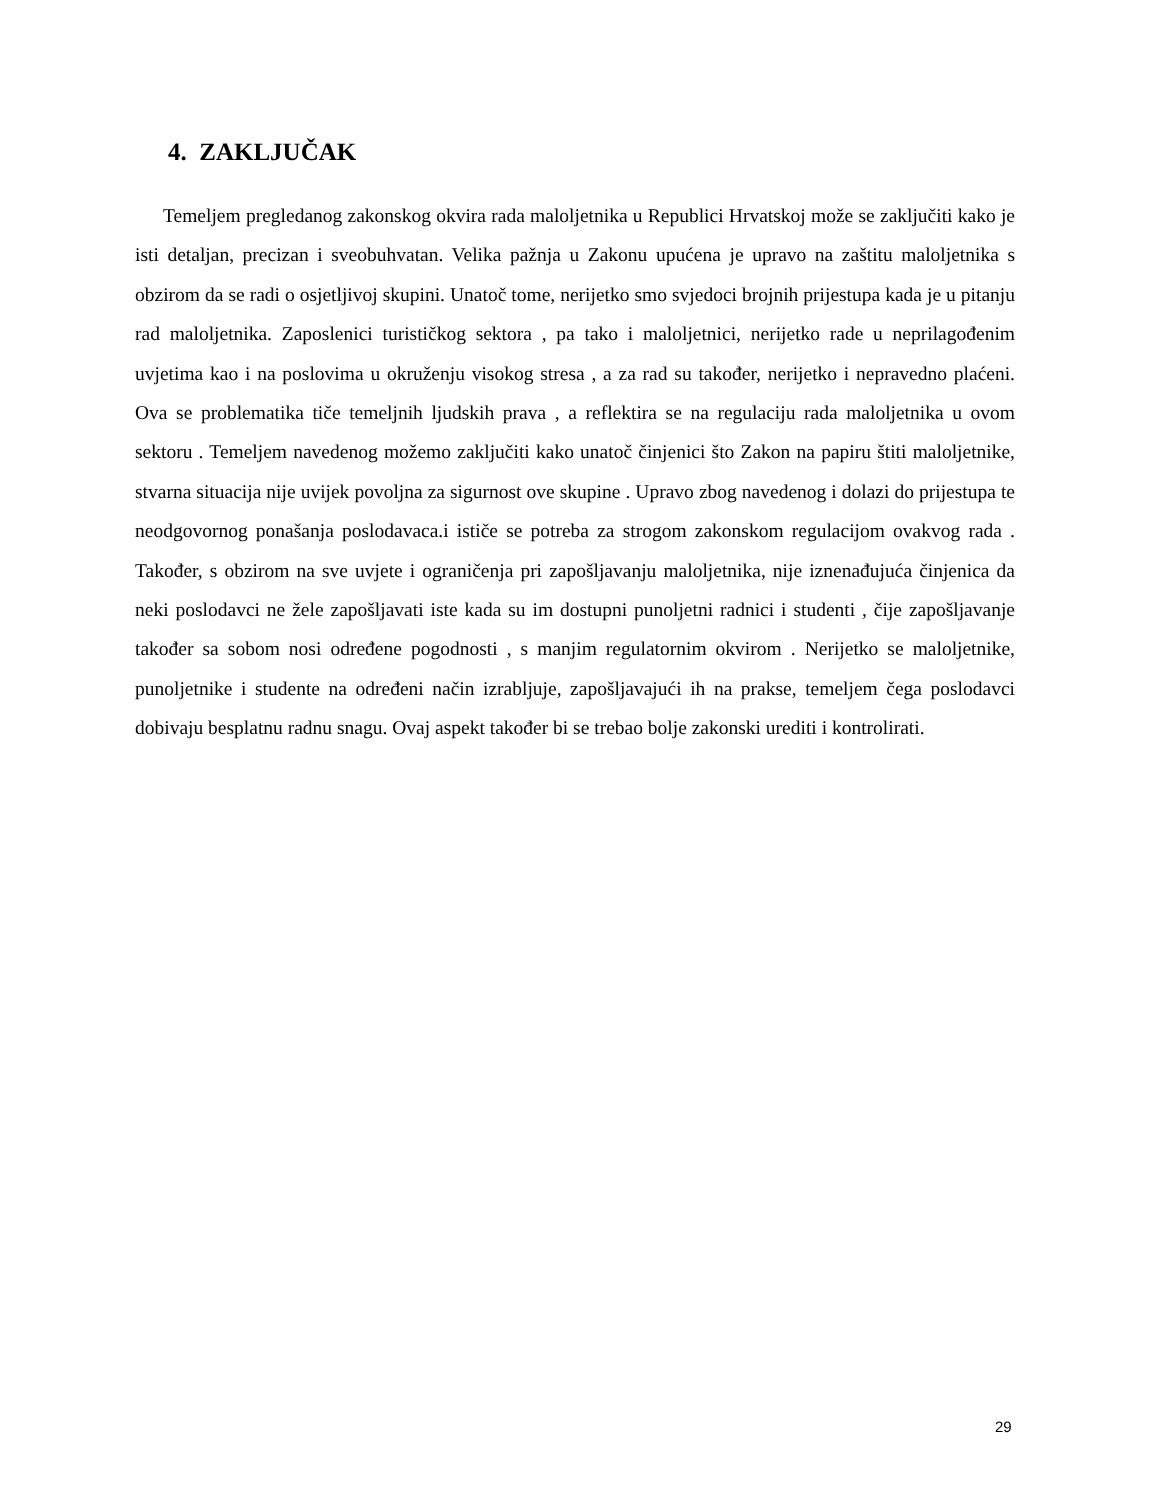4. ZAKLJUČAK
Temeljem pregledanog zakonskog okvira rada maloljetnika u Republici Hrvatskoj može se zaključiti kako je isti detaljan, precizan i sveobuhvatan. Velika pažnja u Zakonu upućena je upravo na zaštitu maloljetnika s obzirom da se radi o osjetljivoj skupini. Unatoč tome, nerijetko smo svjedoci brojnih prijestupa kada je u pitanju rad maloljetnika. Zaposlenici turističkog sektora , pa tako i maloljetnici, nerijetko rade u neprilagođenim uvjetima kao i na poslovima u okruženju visokog stresa , a za rad su također, nerijetko i nepravedno plaćeni. Ova se problematika tiče temeljnih ljudskih prava , a reflektira se na regulaciju rada maloljetnika u ovom sektoru . Temeljem navedenog možemo zaključiti kako unatoč činjenici što Zakon na papiru štiti maloljetnike, stvarna situacija nije uvijek povoljna za sigurnost ove skupine . Upravo zbog navedenog i dolazi do prijestupa te neodgovornog ponašanja poslodavaca.i ističe se potreba za strogom zakonskom regulacijom ovakvog rada . Također, s obzirom na sve uvjete i ograničenja pri zapošljavanju maloljetnika, nije iznenađujuća činjenica da neki poslodavci ne žele zapošljavati iste kada su im dostupni punoljetni radnici i studenti , čije zapošljavanje također sa sobom nosi određene pogodnosti , s manjim regulatornim okvirom . Nerijetko se maloljetnike, punoljetnike i studente na određeni način izrabljuje, zapošljavajući ih na prakse, temeljem čega poslodavci dobivaju besplatnu radnu snagu. Ovaj aspekt također bi se trebao bolje zakonski urediti i kontrolirati.
29